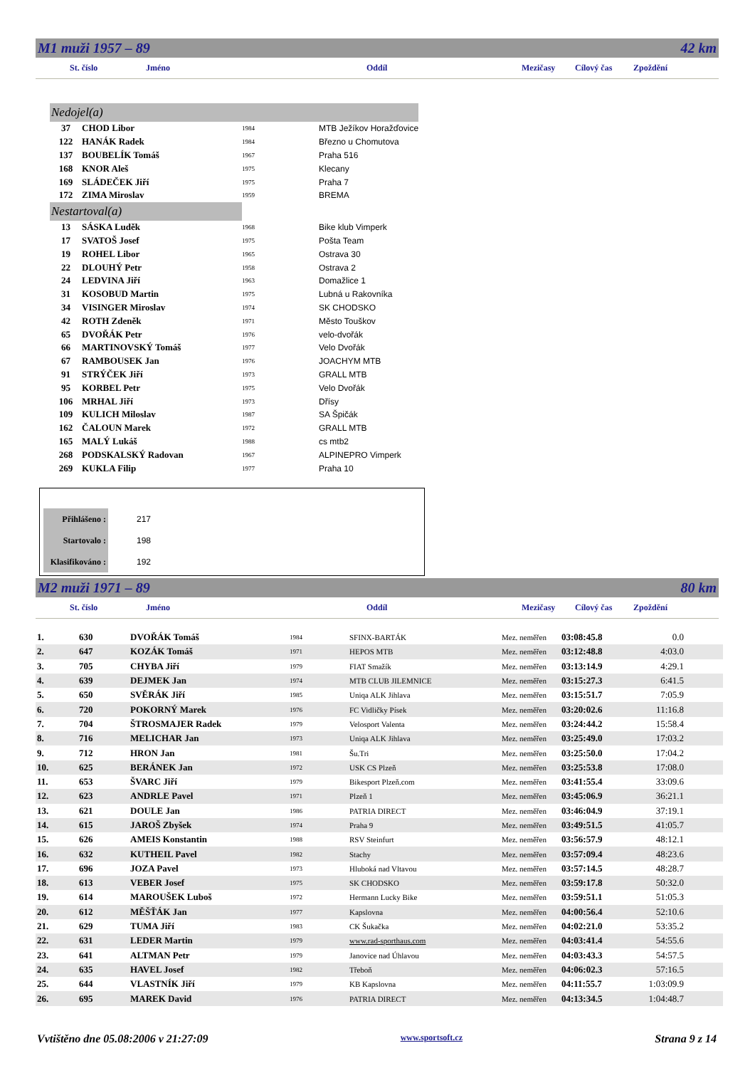M1 muži 1957 – 89 42 km
St. číslo Jméno Oddíl Mezičasy Cílový čas Zpoždění
| Nedojel(a) | | | |
| 37 | CHOD Libor | 1984 | MTB Ježíkov Horažďovice |
| 122 | HANÁK Radek | 1984 | Březno u Chomutova |
| 137 | BOUBELÍK Tomáš | 1967 | Praha 516 |
| 168 | KNOR Aleš | 1975 | Klecany |
| 169 | SLÁDEČEK Jiří | 1975 | Praha 7 |
| 172 | ZIMA Miroslav | 1959 | BREMA |
| Nestartoval(a) | | | |
| 13 | SÁSKA Luděk | 1968 | Bike klub Vimperk |
| 17 | SVATOŠ Josef | 1975 | Pošta Team |
| 19 | ROHEL Libor | 1965 | Ostrava 30 |
| 22 | DLOUHÝ Petr | 1958 | Ostrava 2 |
| 24 | LEDVINA Jiří | 1963 | Domažlice 1 |
| 31 | KOSOBUD Martin | 1975 | Lubná u Rakovníka |
| 34 | VISINGER Miroslav | 1974 | SK CHODSKO |
| 42 | ROTH Zdeněk | 1971 | Město Touškov |
| 65 | DVOŘÁK Petr | 1976 | velo-dvořák |
| 66 | MARTINOVSKÝ Tomáš | 1977 | Velo Dvořák |
| 67 | RAMBOUSEK Jan | 1976 | JOACHYM MTB |
| 91 | STRÝČEK Jiří | 1973 | GRALL MTB |
| 95 | KORBEL Petr | 1975 | Velo Dvořák |
| 106 | MRHAL Jiří | 1973 | Dřísy |
| 109 | KULICH Miloslav | 1987 | SA Špičák |
| 162 | ČALOUN Marek | 1972 | GRALL MTB |
| 165 | MALÝ Lukáš | 1988 | cs mtb2 |
| 268 | PODSKALSKÝ Radovan | 1967 | ALPINEPRO Vimperk |
| 269 | KUKLA Filip | 1977 | Praha 10 |
| Přihlášeno : | 217 |
| Startovalo : | 198 |
| Klasifikováno : | 192 |
M2 muži 1971 – 89 80 km
St. číslo Jméno Oddíl Mezičasy Cílový čas Zpoždění
| 1. | 630 | DVOŘÁK Tomáš | 1984 | SFINX-BARTÁK | Mez. neměřen | 03:08:45.8 | 0.0 |
| 2. | 647 | KOZÁK Tomáš | 1971 | HEPOS MTB | Mez. neměřen | 03:12:48.8 | 4:03.0 |
| 3. | 705 | CHYBA Jiří | 1979 | FIAT Smažík | Mez. neměřen | 03:13:14.9 | 4:29.1 |
| 4. | 639 | DEJMEK Jan | 1974 | MTB CLUB JILEMNICE | Mez. neměřen | 03:15:27.3 | 6:41.5 |
| 5. | 650 | SVĚRÁK Jiří | 1985 | Uniqa ALK Jihlava | Mez. neměřen | 03:15:51.7 | 7:05.9 |
| 6. | 720 | POKORNÝ Marek | 1976 | FC Vidličky Písek | Mez. neměřen | 03:20:02.6 | 11:16.8 |
| 7. | 704 | ŠTROSMAJER Radek | 1979 | Velosport Valenta | Mez. neměřen | 03:24:44.2 | 15:58.4 |
| 8. | 716 | MELICHAR Jan | 1973 | Uniqa ALK Jihlava | Mez. neměřen | 03:25:49.0 | 17:03.2 |
| 9. | 712 | HRON Jan | 1981 | Šu.Tri | Mez. neměřen | 03:25:50.0 | 17:04.2 |
| 10. | 625 | BERÁNEK Jan | 1972 | USK CS Plzeň | Mez. neměřen | 03:25:53.8 | 17:08.0 |
| 11. | 653 | ŠVARC Jiří | 1979 | Bikesport Plzeň.com | Mez. neměřen | 03:41:55.4 | 33:09.6 |
| 12. | 623 | ANDRLE Pavel | 1971 | Plzeň 1 | Mez. neměřen | 03:45:06.9 | 36:21.1 |
| 13. | 621 | DOULE Jan | 1986 | PATRIA DIRECT | Mez. neměřen | 03:46:04.9 | 37:19.1 |
| 14. | 615 | JAROŠ Zbyšek | 1974 | Praha 9 | Mez. neměřen | 03:49:51.5 | 41:05.7 |
| 15. | 626 | AMEIS Konstantin | 1988 | RSV Steinfurt | Mez. neměřen | 03:56:57.9 | 48:12.1 |
| 16. | 632 | KUTHEIL Pavel | 1982 | Stachy | Mez. neměřen | 03:57:09.4 | 48:23.6 |
| 17. | 696 | JOZA Pavel | 1973 | Hluboká nad Vltavou | Mez. neměřen | 03:57:14.5 | 48:28.7 |
| 18. | 613 | VEBER Josef | 1975 | SK CHODSKO | Mez. neměřen | 03:59:17.8 | 50:32.0 |
| 19. | 614 | MAROUŠEK Luboš | 1972 | Hermann Lucky Bike | Mez. neměřen | 03:59:51.1 | 51:05.3 |
| 20. | 612 | MĚŠŤÁK Jan | 1977 | Kapslovna | Mez. neměřen | 04:00:56.4 | 52:10.6 |
| 21. | 629 | TUMA Jiří | 1983 | CK Šukačka | Mez. neměřen | 04:02:21.0 | 53:35.2 |
| 22. | 631 | LEDER Martin | 1979 | www.rad-sporthaus.com | Mez. neměřen | 04:03:41.4 | 54:55.6 |
| 23. | 641 | ALTMAN Petr | 1979 | Janovice nad Úhlavou | Mez. neměřen | 04:03:43.3 | 54:57.5 |
| 24. | 635 | HAVEL Josef | 1982 | Třeboň | Mez. neměřen | 04:06:02.3 | 57:16.5 |
| 25. | 644 | VLASTNÍK Jiří | 1979 | KB Kapslovna | Mez. neměřen | 04:11:55.7 | 1:03:09.9 |
| 26. | 695 | MAREK David | 1976 | PATRIA DIRECT | Mez. neměřen | 04:13:34.5 | 1:04:48.7 |
Vvtištěno dne 05.08:2006 v 21:27:09 www.sportsoft.cz Strana 9 z 14